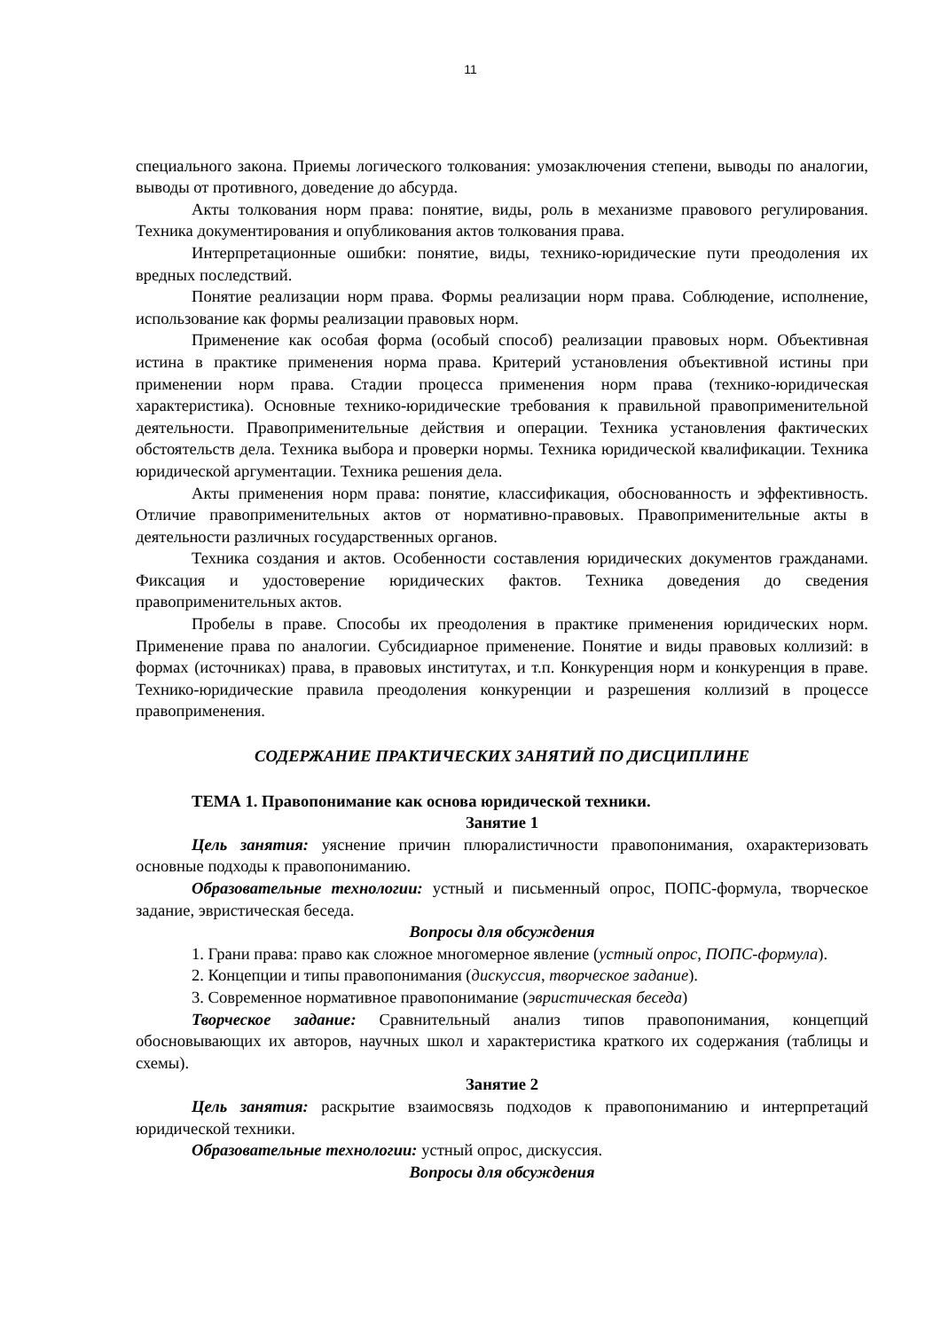11
специального закона. Приемы логического толкования: умозаключения степени, выводы по аналогии, выводы от противного, доведение до абсурда.
Акты толкования норм права: понятие, виды, роль в механизме правового регулирования. Техника документирования и опубликования актов толкования права.
Интерпретационные ошибки: понятие, виды, технико-юридические пути преодоления их вредных последствий.
Понятие реализации норм права. Формы реализации норм права. Соблюдение, исполнение, использование как формы реализации правовых норм.
Применение как особая форма (особый способ) реализации правовых норм. Объективная истина в практике применения норма права. Критерий установления объективной истины при применении норм права. Стадии процесса применения норм права (технико-юридическая характеристика). Основные технико-юридические требования к правильной правоприменительной деятельности. Правоприменительные действия и операции. Техника установления фактических обстоятельств дела. Техника выбора и проверки нормы. Техника юридической квалификации. Техника юридической аргументации. Техника решения дела.
Акты применения норм права: понятие, классификация, обоснованность и эффективность. Отличие правоприменительных актов от нормативно-правовых. Правоприменительные акты в деятельности различных государственных органов.
Техника создания и актов. Особенности составления юридических документов гражданами. Фиксация и удостоверение юридических фактов. Техника доведения до сведения правоприменительных актов.
Пробелы в праве. Способы их преодоления в практике применения юридических норм. Применение права по аналогии. Субсидиарное применение. Понятие и виды правовых коллизий: в формах (источниках) права, в правовых институтах, и т.п. Конкуренция норм и конкуренция в праве. Технико-юридические правила преодоления конкуренции и разрешения коллизий в процессе правоприменения.
СОДЕРЖАНИЕ ПРАКТИЧЕСКИХ ЗАНЯТИЙ ПО ДИСЦИПЛИНЕ
ТЕМА 1. Правопонимание как основа юридической техники.
Занятие 1
Цель занятия: уяснение причин плюралистичности правопонимания, охарактеризовать основные подходы к правопониманию.
Образовательные технологии: устный и письменный опрос, ПОПС-формула, творческое задание, эвристическая беседа.
Вопросы для обсуждения
1. Грани права: право как сложное многомерное явление (устный опрос, ПОПС-формула).
2. Концепции и типы правопонимания (дискуссия, творческое задание).
3. Современное нормативное правопонимание (эвристическая беседа)
Творческое задание: Сравнительный анализ типов правопонимания, концепций обосновывающих их авторов, научных школ и характеристика краткого их содержания (таблицы и схемы).
Занятие 2
Цель занятия: раскрытие взаимосвязь подходов к правопониманию и интерпретаций юридической техники.
Образовательные технологии: устный опрос, дискуссия.
Вопросы для обсуждения